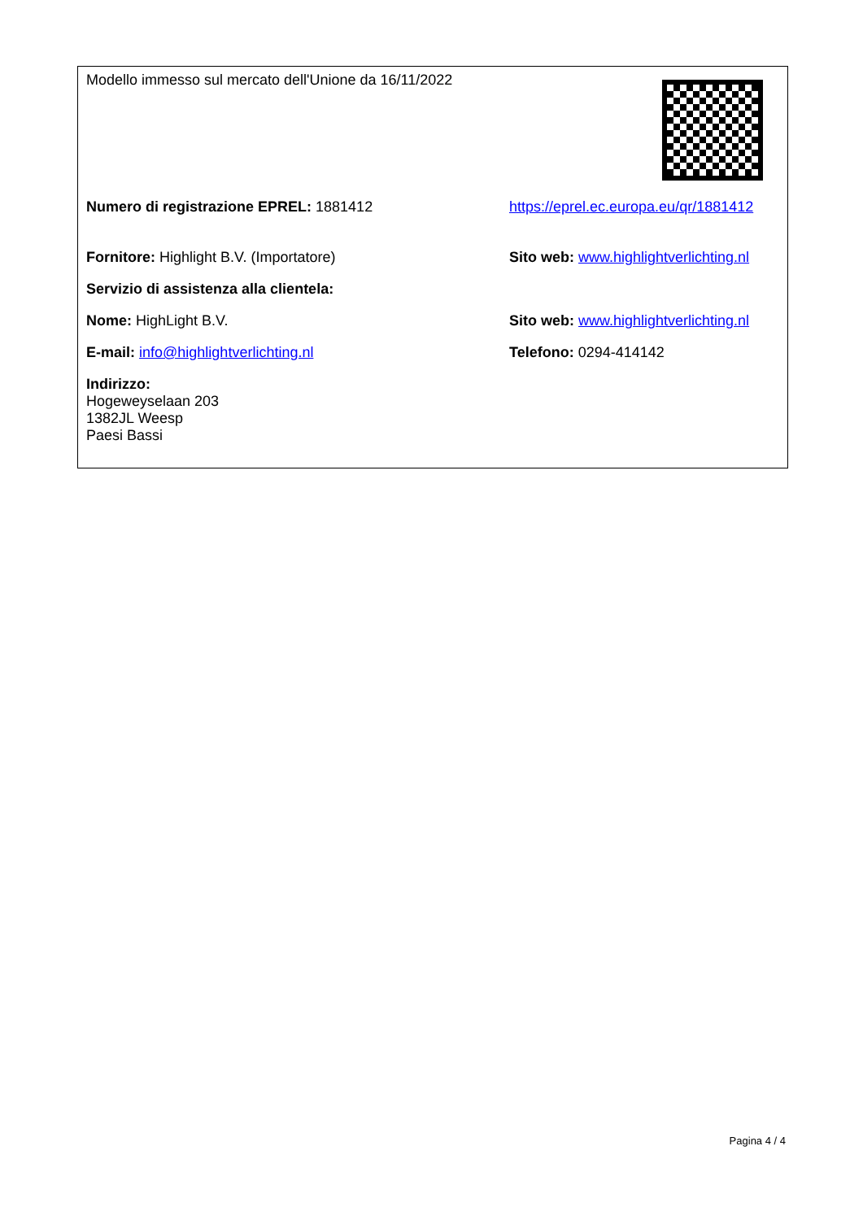| Modello immesso sul mercato dell'Unione da 16/11/2022 | |
| Numero di registrazione EPREL: 1881412 | https://eprel.ec.europa.eu/qr/1881412 |
| Fornitore: Highlight B.V. (Importatore) | Sito web: www.highlightverlichting.nl |
| Servizio di assistenza alla clientela: | |
| Nome: HighLight B.V. | Sito web: www.highlightverlichting.nl |
| E-mail: info@highlightverlichting.nl | Telefono: 0294-414142 |
| Indirizzo: Hogeweyselaan 203 1382JL Weesp Paesi Bassi | |
Pagina 4 / 4